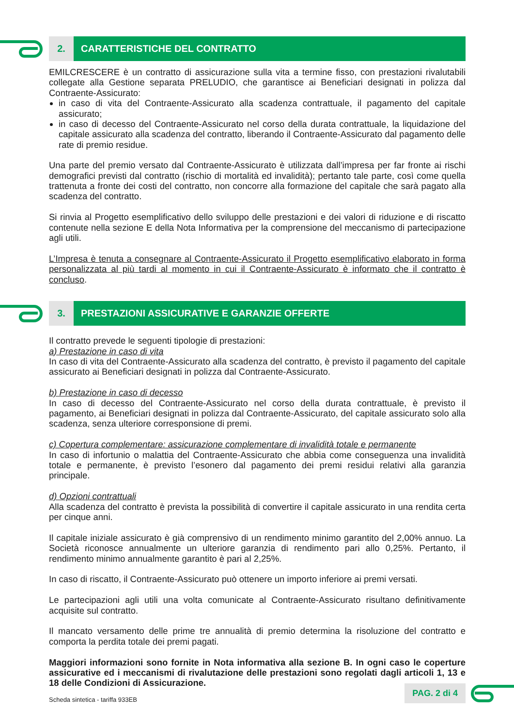2. CARATTERISTICHE DEL CONTRATTO
EMILCRESCERE è un contratto di assicurazione sulla vita a termine fisso, con prestazioni rivalutabili collegate alla Gestione separata PRELUDIO, che garantisce ai Beneficiari designati in polizza dal Contraente-Assicurato:
in caso di vita del Contraente-Assicurato alla scadenza contrattuale, il pagamento del capitale assicurato;
in caso di decesso del Contraente-Assicurato nel corso della durata contrattuale, la liquidazione del capitale assicurato alla scadenza del contratto, liberando il Contraente-Assicurato dal pagamento delle rate di premio residue.
Una parte del premio versato dal Contraente-Assicurato è utilizzata dall’impresa per far fronte ai rischi demografici previsti dal contratto (rischio di mortalità ed invalidità); pertanto tale parte, così come quella trattenuta a fronte dei costi del contratto, non concorre alla formazione del capitale che sarà pagato alla scadenza del contratto.
Si rinvia al Progetto esemplificativo dello sviluppo delle prestazioni e dei valori di riduzione e di riscatto contenute nella sezione E della Nota Informativa per la comprensione del meccanismo di partecipazione agli utili.
L’Impresa è tenuta a consegnare al Contraente-Assicurato il Progetto esemplificativo elaborato in forma personalizzata al più tardi al momento in cui il Contraente-Assicurato è informato che il contratto è concluso.
3. PRESTAZIONI ASSICURATIVE E GARANZIE OFFERTE
Il contratto prevede le seguenti tipologie di prestazioni:
a) Prestazione in caso di vita
In caso di vita del Contraente-Assicurato alla scadenza del contratto, è previsto il pagamento del capitale assicurato ai Beneficiari designati in polizza dal Contraente-Assicurato.
b) Prestazione in caso di decesso
In caso di decesso del Contraente-Assicurato nel corso della durata contrattuale, è previsto il pagamento, ai Beneficiari designati in polizza dal Contraente-Assicurato, del capitale assicurato solo alla scadenza, senza ulteriore corresponsione di premi.
c) Copertura complementare: assicurazione complementare di invalidità totale e permanente
In caso di infortunio o malattia del Contraente-Assicurato che abbia come conseguenza una invalidità totale e permanente, è previsto l’esonero dal pagamento dei premi residui relativi alla garanzia principale.
d) Opzioni contrattuali
Alla scadenza del contratto è prevista la possibilità di convertire il capitale assicurato in una rendita certa per cinque anni.
Il capitale iniziale assicurato è già comprensivo di un rendimento minimo garantito del 2,00% annuo. La Società riconosce annualmente un ulteriore garanzia di rendimento pari allo 0,25%. Pertanto, il rendimento minimo annualmente garantito è pari al 2,25%.
In caso di riscatto, il Contraente-Assicurato può ottenere un importo inferiore ai premi versati.
Le partecipazioni agli utili una volta comunicate al Contraente-Assicurato risultano definitivamente acquisite sul contratto.
Il mancato versamento delle prime tre annualità di premio determina la risoluzione del contratto e comporta la perdita totale dei premi pagati.
Maggiori informazioni sono fornite in Nota informativa alla sezione B. In ogni caso le coperture assicurative ed i meccanismi di rivalutazione delle prestazioni sono regolati dagli articoli 1, 13 e 18 delle Condizioni di Assicurazione.
Scheda sintetica - tariffa 933EB PAG. 2 di 4